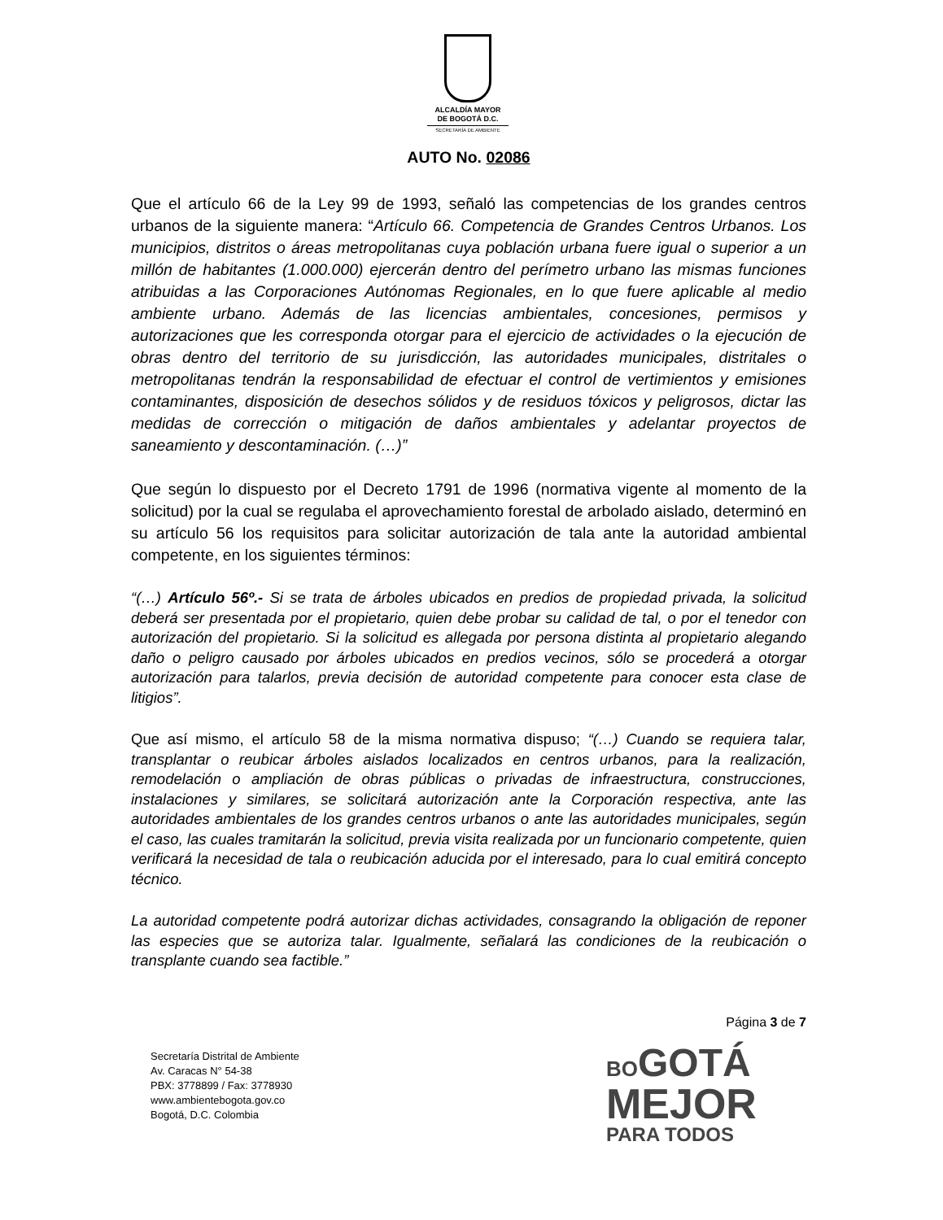ALCALDÍA MAYOR
DE BOGOTÁ D.C.
SECRETARÍA DE AMBIENTE
AUTO No. 02086
Que el artículo 66 de la Ley 99 de 1993, señaló las competencias de los grandes centros urbanos de la siguiente manera: “Artículo 66. Competencia de Grandes Centros Urbanos. Los municipios, distritos o áreas metropolitanas cuya población urbana fuere igual o superior a un millón de habitantes (1.000.000) ejercerán dentro del perímetro urbano las mismas funciones atribuidas a las Corporaciones Autónomas Regionales, en lo que fuere aplicable al medio ambiente urbano. Además de las licencias ambientales, concesiones, permisos y autorizaciones que les corresponda otorgar para el ejercicio de actividades o la ejecución de obras dentro del territorio de su jurisdicción, las autoridades municipales, distritales o metropolitanas tendrán la responsabilidad de efectuar el control de vertimientos y emisiones contaminantes, disposición de desechos sólidos y de residuos tóxicos y peligrosos, dictar las medidas de corrección o mitigación de daños ambientales y adelantar proyectos de saneamiento y descontaminación. (…)”
Que según lo dispuesto por el Decreto 1791 de 1996 (normativa vigente al momento de la solicitud) por la cual se regulaba el aprovechamiento forestal de arbolado aislado, determinó en su artículo 56 los requisitos para solicitar autorización de tala ante la autoridad ambiental competente, en los siguientes términos:
“(…) Artículo 56º.- Si se trata de árboles ubicados en predios de propiedad privada, la solicitud deberá ser presentada por el propietario, quien debe probar su calidad de tal, o por el tenedor con autorización del propietario. Si la solicitud es allegada por persona distinta al propietario alegando daño o peligro causado por árboles ubicados en predios vecinos, sólo se procederá a otorgar autorización para talarlos, previa decisión de autoridad competente para conocer esta clase de litigios”.
Que así mismo, el artículo 58 de la misma normativa dispuso; “(…) Cuando se requiera talar, transplantar o reubicar árboles aislados localizados en centros urbanos, para la realización, remodelación o ampliación de obras públicas o privadas de infraestructura, construcciones, instalaciones y similares, se solicitará autorización ante la Corporación respectiva, ante las autoridades ambientales de los grandes centros urbanos o ante las autoridades municipales, según el caso, las cuales tramitarán la solicitud, previa visita realizada por un funcionario competente, quien verificará la necesidad de tala o reubicación aducida por el interesado, para lo cual emitirá concepto técnico.
La autoridad competente podrá autorizar dichas actividades, consagrando la obligación de reponer las especies que se autoriza talar. Igualmente, señalará las condiciones de la reubicación o transplante cuando sea factible.”
Página 3 de 7
Secretaría Distrital de Ambiente
Av. Caracas N° 54-38
PBX: 3778899 / Fax: 3778930
www.ambientebogota.gov.co
Bogotá, D.C. Colombia
BO GOTÁ
MEJOR
PARA TODOS